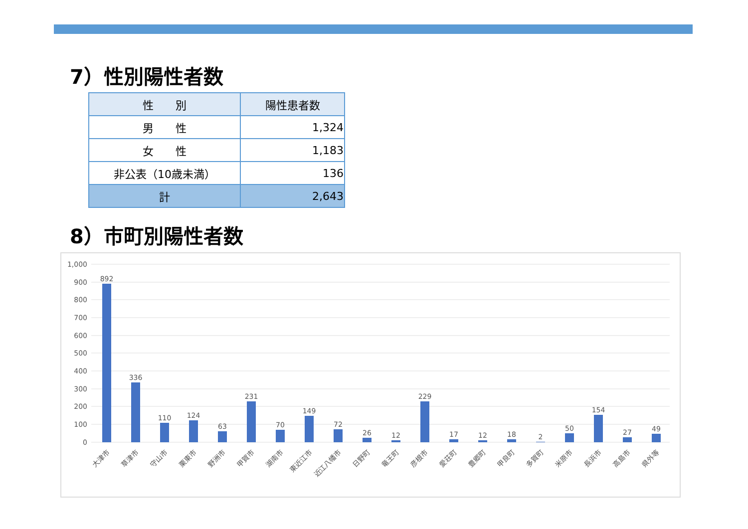7）性別陽性者数
| 性 別 | 陽性患者数 |
| --- | --- |
| 男 性 | 1,324 |
| 女 性 | 1,183 |
| 非公表（10歳未満） | 136 |
| 計 | 2,643 |
8）市町別陽性者数
1,000
900
800
700
600
500
400
300
200
100
0
892
336
110
124
63
231
70
149
72
26
12
229
17
12
18
2
50
154
27
49
大津市
草津市
守山市
栗東市
野洲市
甲賀市
湖南市
東近江市
近江八幡市
日野町
竜王町
彦根市
愛荘町
豊郷町
甲良町
多賀町
米原市
長浜市
高島市
県外等